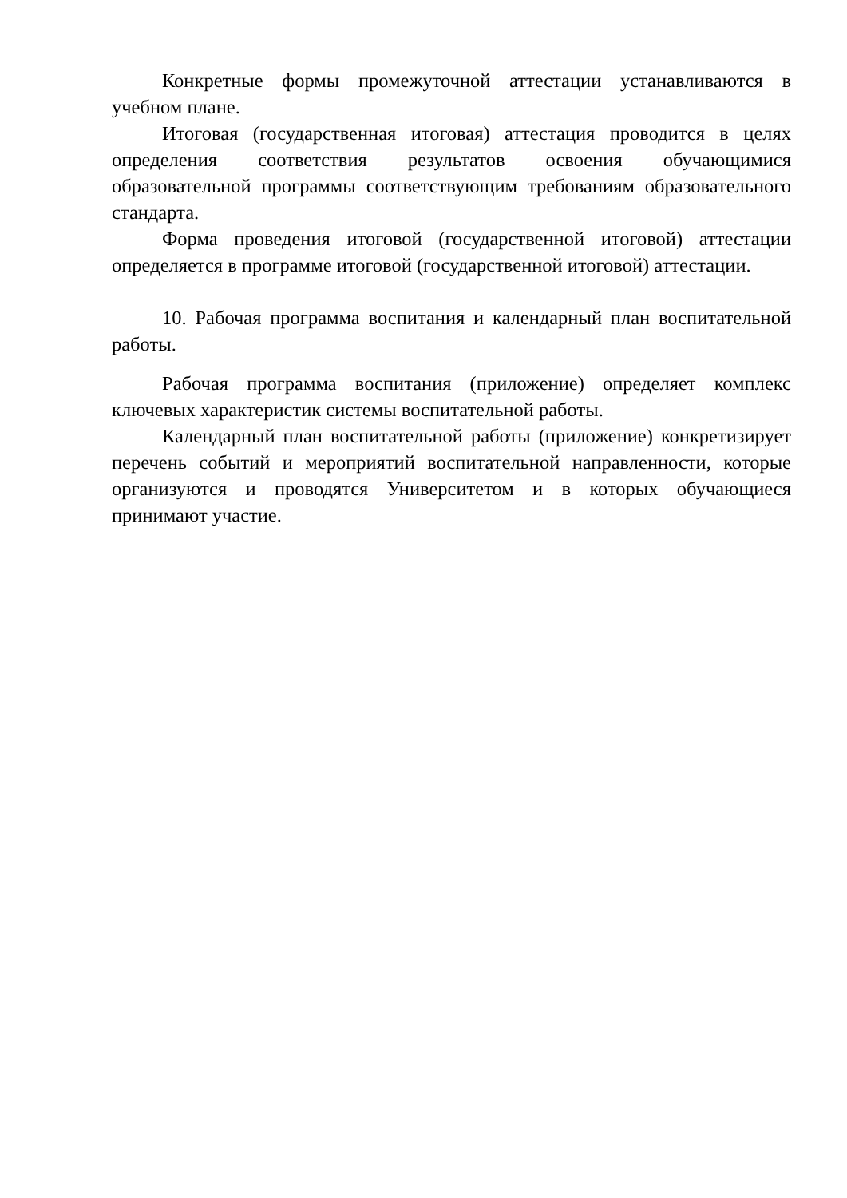Конкретные формы промежуточной аттестации устанавливаются в учебном плане.
Итоговая (государственная итоговая) аттестация проводится в целях определения соответствия результатов освоения обучающимися образовательной программы соответствующим требованиям образовательного стандарта.
Форма проведения итоговой (государственной итоговой) аттестации определяется в программе итоговой (государственной итоговой) аттестации.
10. Рабочая программа воспитания и календарный план воспитательной работы.
Рабочая программа воспитания (приложение) определяет комплекс ключевых характеристик системы воспитательной работы.
Календарный план воспитательной работы (приложение) конкретизирует перечень событий и мероприятий воспитательной направленности, которые организуются и проводятся Университетом и в которых обучающиеся принимают участие.